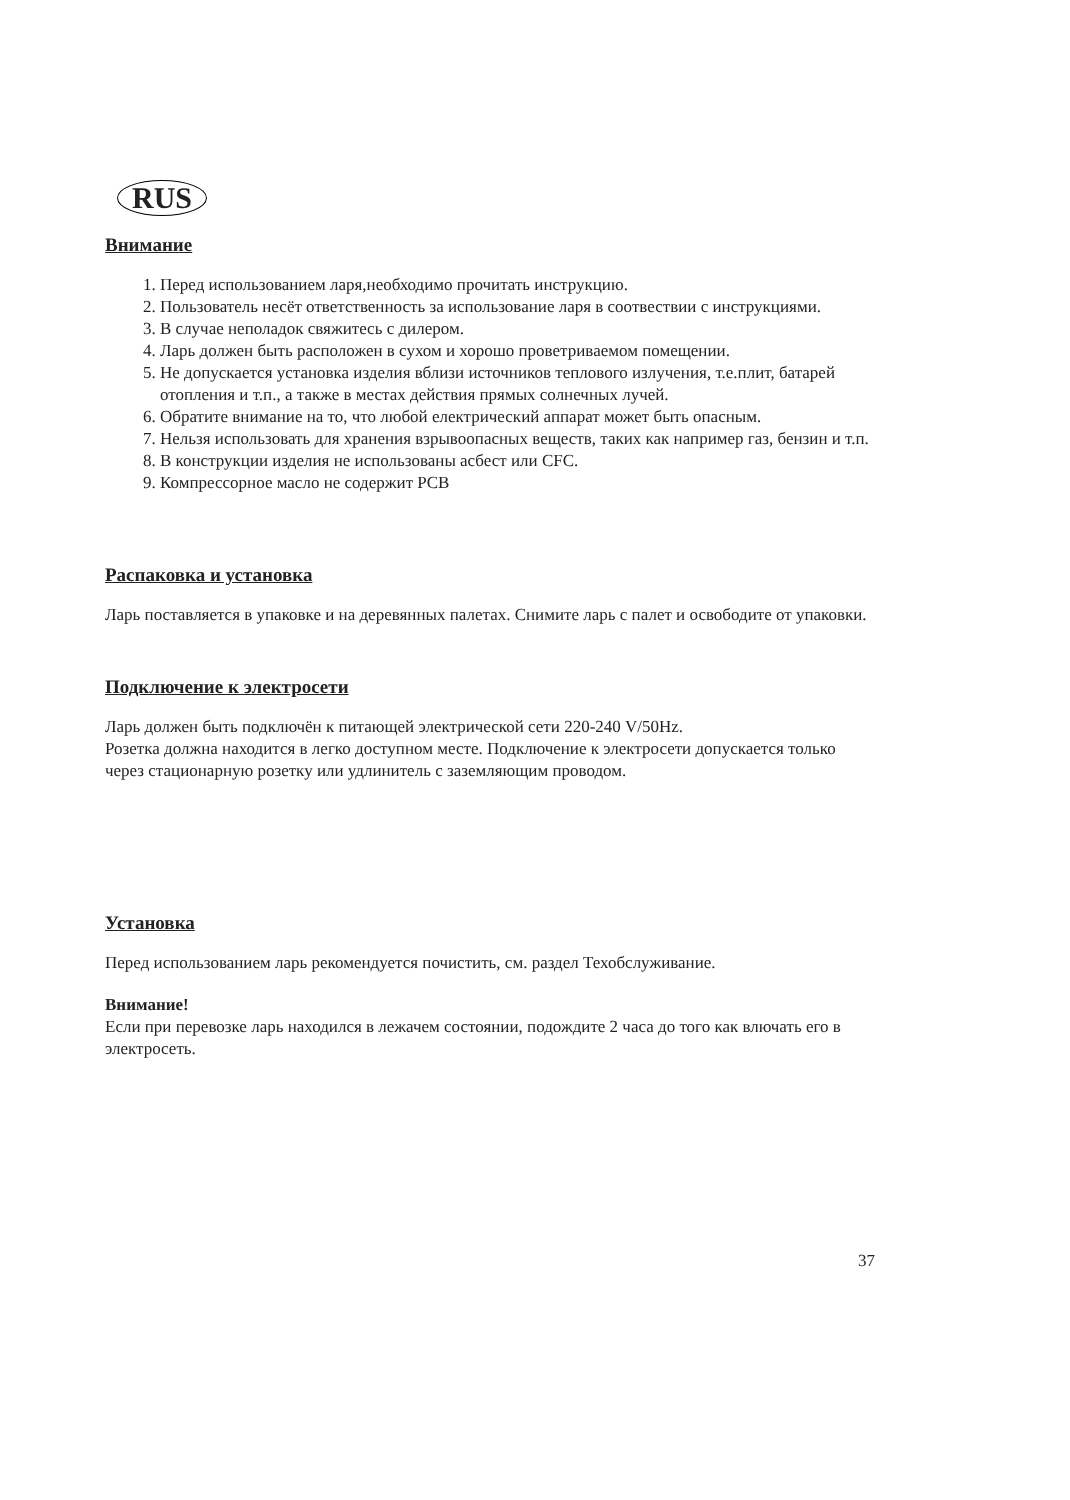RUS
Внимание
1. Перед использованием ларя,необходимо прочитать инструкцию.
2. Пользователь несёт ответственность за использование ларя в соотвествии с инструкциями.
3. В случае неполадок свяжитесь с дилером.
4. Ларь должен быть расположен в сухом и хорошо проветриваемом помещении.
5. Не допускается установка изделия вблизи источников теплового излучения, т.е.плит, батарей отопления и т.п., а также в местах действия прямых солнечных лучей.
6. Обратите внимание на то, что любой електрический аппарат может быть опасным.
7. Нельзя использовать для хранения взрывоопасных веществ, таких как например газ, бензин и т.п.
8. В конструкции изделия не использованы асбест или CFC.
9. Компрессорное масло не содержит PCB
Распаковка и установка
Ларь поставляется в упаковке и на деревянных палетах. Снимите ларь с палет и освободите от упаковки.
Подключение к электросети
Ларь должен быть подключён к питающей электрической сети 220-240 V/50Hz.
Розетка должна находится в легко доступном месте. Подключение к электросети допускается только через стационарную розетку или удлинитель с заземляющим проводом.
Установка
Перед использованием ларь рекомендуется почистить, см. раздел Техобслуживание.
Внимание!
Если при перевозке ларь находился в лежачем состоянии, подождите 2 часа до того как влючать его в электросеть.
37